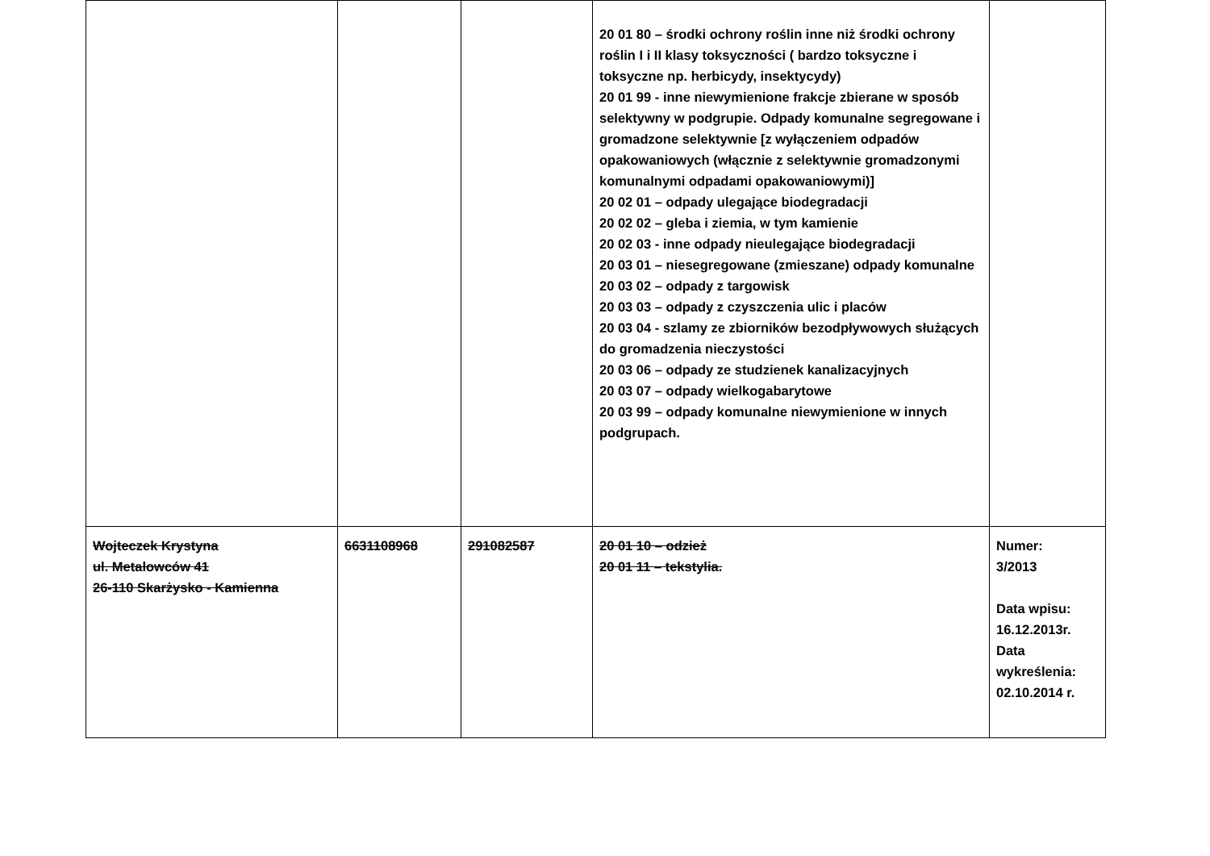| | | | 20 01 80 – środki ochrony roślin inne niż środki ochrony roślin I i II klasy toksyczności ( bardzo toksyczne i toksyczne np. herbicydy, insektycydy) 20 01 99 - inne niewymienione frakcje zbierane w sposób selektywny w podgrupie. Odpady komunalne segregowane i gromadzone selektywnie [z wyłączeniem odpadów opakowaniowych (włącznie z selektywnie gromadzonymi komunalnymi odpadami opakowaniowymi)] 20 02 01 – odpady ulegające biodegradacji 20 02 02 – gleba i ziemia, w tym kamienie 20 02 03 - inne odpady nieulegające biodegradacji 20 03 01 – niesegregowane (zmieszane) odpady komunalne 20 03 02 – odpady z targowisk 20 03 03 – odpady z czyszczenia ulic i placów 20 03 04 - szlamy ze zbiorników bezodpływowych służących do gromadzenia nieczystości 20 03 06 – odpady ze studzienek kanalizacyjnych 20 03 07 – odpady wielkogabarytowe 20 03 99 – odpady komunalne niewymienione w innych podgrupach. | |
| Wojteczek Krystyna ul. Metalowców 41 26-110 Skarżysko - Kamienna | 6631108968 | 291082587 | 20 01 10 – odzież 20 01 11 – tekstylia. | Numer: 3/2013 Data wpisu: 16.12.2013r. Data wykreślenia: 02.10.2014 r. |